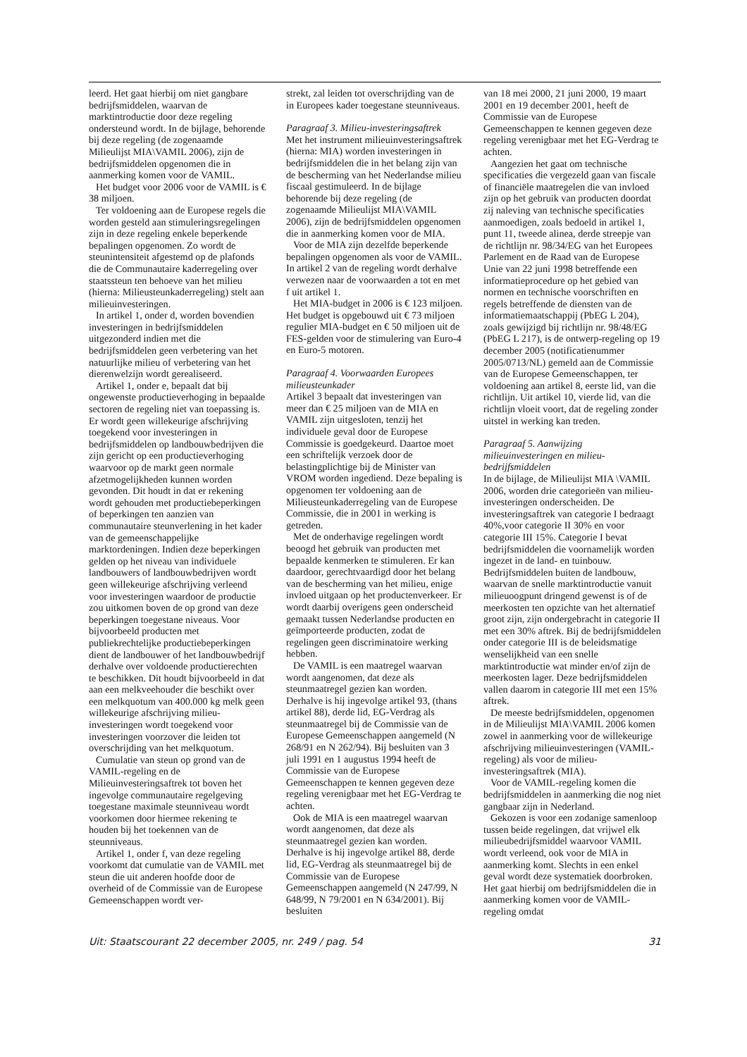leerd. Het gaat hierbij om niet gangbare bedrijfsmiddelen, waarvan de marktintroductie door deze regeling ondersteund wordt. In de bijlage, behorende bij deze regeling (de zogenaamde Milieulijst MIA\VAMIL 2006), zijn de bedrijfsmiddelen opgenomen die in aanmerking komen voor de VAMIL.
Het budget voor 2006 voor de VAMIL is € 38 miljoen.
Ter voldoening aan de Europese regels die worden gesteld aan stimuleringsregelingen zijn in deze regeling enkele beperkende bepalingen opgenomen. Zo wordt de steunintensiteit afgestemd op de plafonds die de Communautaire kaderregeling over staatssteun ten behoeve van het milieu (hierna: Milieusteunkaderregeling) stelt aan milieuinvesteringen.
In artikel 1, onder d, worden bovendien investeringen in bedrijfsmiddelen uitgezonderd indien met die bedrijfsmiddelen geen verbetering van het natuurlijke milieu of verbetering van het dierenwelzijn wordt gerealiseerd.
Artikel 1, onder e, bepaalt dat bij ongewenste productieverhoging in bepaalde sectoren de regeling niet van toepassing is. Er wordt geen willekeurige afschrijving toegekend voor investeringen in bedrijfsmiddelen op landbouwbedrijven die zijn gericht op een productieverhoging waarvoor op de markt geen normale afzetmogelijkheden kunnen worden gevonden. Dit houdt in dat er rekening wordt gehouden met productiebeperkingen of beperkingen ten aanzien van communautaire steunverlening in het kader van de gemeenschappelijke marktordeningen. Indien deze beperkingen gelden op het niveau van individuele landbouwers of landbouwbedrijven wordt geen willekeurige afschrijving verleend voor investeringen waardoor de productie zou uitkomen boven de op grond van deze beperkingen toegestane niveaus. Voor bijvoorbeeld producten met publiekrechtelijke productiebeperkingen dient de landbouwer of het landbouwbedrijf derhalve over voldoende productierechten te beschikken. Dit houdt bijvoorbeeld in dat aan een melkveehouder die beschikt over een melkquotum van 400.000 kg melk geen willekeurige afschrijving milieu-investeringen wordt toegekend voor investeringen voorzover die leiden tot overschrijding van het melkquotum.
Cumulatie van steun op grond van de VAMIL-regeling en de Milieuinvesteringsaftrek tot boven het ingevolge communautaire regelgeving toegestane maximale steunniveau wordt voorkomen door hiermee rekening te houden bij het toekennen van de steunniveaus.
Artikel 1, onder f, van deze regeling voorkomt dat cumulatie van de VAMIL met steun die uit anderen hoofde door de overheid of de Commissie van de Europese Gemeenschappen wordt ver-
strekt, zal leiden tot overschrijding van de in Europees kader toegestane steunniveaus.
Paragraaf 3. Milieu-investeringsaftrek
Met het instrument milieuinvesteringsaftrek (hierna: MIA) worden investeringen in bedrijfsmiddelen die in het belang zijn van de bescherming van het Nederlandse milieu fiscaal gestimuleerd. In de bijlage behorende bij deze regeling (de zogenaamde Milieulijst MIA\VAMIL 2006), zijn de bedrijfsmiddelen opgenomen die in aanmerking komen voor de MIA.
Voor de MIA zijn dezelfde beperkende bepalingen opgenomen als voor de VAMIL. In artikel 2 van de regeling wordt derhalve verwezen naar de voorwaarden a tot en met f uit artikel 1.
Het MIA-budget in 2006 is € 123 miljoen. Het budget is opgebouwd uit € 73 miljoen regulier MIA-budget en € 50 miljoen uit de FES-gelden voor de stimulering van Euro-4 en Euro-5 motoren.
Paragraaf 4. Voorwaarden Europees milieusteunkader
Artikel 3 bepaalt dat investeringen van meer dan € 25 miljoen van de MIA en VAMIL zijn uitgesloten, tenzij het individuele geval door de Europese Commissie is goedgekeurd. Daartoe moet een schriftelijk verzoek door de belastingplichtige bij de Minister van VROM worden ingediend. Deze bepaling is opgenomen ter voldoening aan de Milieusteunkaderregeling van de Europese Commissie, die in 2001 in werking is getreden.
Met de onderhavige regelingen wordt beoogd het gebruik van producten met bepaalde kenmerken te stimuleren. Er kan daardoor, gerechtvaardigd door het belang van de bescherming van het milieu, enige invloed uitgaan op het productenverkeer. Er wordt daarbij overigens geen onderscheid gemaakt tussen Nederlandse producten en geïmporteerde producten, zodat de regelingen geen discriminatoire werking hebben.
De VAMIL is een maatregel waarvan wordt aangenomen, dat deze als steunmaatregel gezien kan worden. Derhalve is hij ingevolge artikel 93, (thans artikel 88), derde lid, EG-Verdrag als steunmaatregel bij de Commissie van de Europese Gemeenschappen aangemeld (N 268/91 en N 262/94). Bij besluiten van 3 juli 1991 en 1 augustus 1994 heeft de Commissie van de Europese Gemeenschappen te kennen gegeven deze regeling verenigbaar met het EG-Verdrag te achten.
Ook de MIA is een maatregel waarvan wordt aangenomen, dat deze als steunmaatregel gezien kan worden. Derhalve is hij ingevolge artikel 88, derde lid, EG-Verdrag als steunmaatregel bij de Commissie van de Europese Gemeenschappen aangemeld (N 247/99, N 648/99, N 79/2001 en N 634/2001). Bij besluiten
van 18 mei 2000, 21 juni 2000, 19 maart 2001 en 19 december 2001, heeft de Commissie van de Europese Gemeenschappen te kennen gegeven deze regeling verenigbaar met het EG-Verdrag te achten.
Aangezien het gaat om technische specificaties die vergezeld gaan van fiscale of financiële maatregelen die van invloed zijn op het gebruik van producten doordat zij naleving van technische specificaties aanmoedigen, zoals bedoeld in artikel 1, punt 11, tweede alinea, derde streepje van de richtlijn nr. 98/34/EG van het Europees Parlement en de Raad van de Europese Unie van 22 juni 1998 betreffende een informatieprocedure op het gebied van normen en technische voorschriften en regels betreffende de diensten van de informatiemaatschappij (PbEG L 204), zoals gewijzigd bij richtlijn nr. 98/48/EG (PbEG L 217), is de ontwerp-regeling op 19 december 2005 (notificatienummer 2005/0713/NL) gemeld aan de Commissie van de Europese Gemeenschappen, ter voldoening aan artikel 8, eerste lid, van die richtlijn. Uit artikel 10, vierde lid, van die richtlijn vloeit voort, dat de regeling zonder uitstel in werking kan treden.
Paragraaf 5. Aanwijzing milieuinvesteringen en milieu-bedrijfsmiddelen
In de bijlage, de Milieulijst MIA \VAMIL 2006, worden drie categorieën van milieu-investeringen onderscheiden. De investeringsaftrek van categorie I bedraagt 40%,voor categorie II 30% en voor categorie III 15%. Categorie I bevat bedrijfsmiddelen die voornamelijk worden ingezet in de land- en tuinbouw. Bedrijfsmiddelen buiten de landbouw, waarvan de snelle marktintroductie vanuit milieuoogpunt dringend gewenst is of de meerkosten ten opzichte van het alternatief groot zijn, zijn ondergebracht in categorie II met een 30% aftrek. Bij de bedrijfsmiddelen onder categorie III is de beleidsmatige wenselijkheid van een snelle marktintroductie wat minder en/of zijn de meerkosten lager. Deze bedrijfsmiddelen vallen daarom in categorie III met een 15% aftrek.
De meeste bedrijfsmiddelen, opgenomen in de Milieulijst MIA\VAMIL 2006 komen zowel in aanmerking voor de willekeurige afschrijving milieuinvesteringen (VAMIL-regeling) als voor de milieu-investeringsaftrek (MIA).
Voor de VAMIL-regeling komen die bedrijfsmiddelen in aanmerking die nog niet gangbaar zijn in Nederland.
Gekozen is voor een zodanige samenloop tussen beide regelingen, dat vrijwel elk milieubedrijfsmiddel waarvoor VAMIL wordt verleend, ook voor de MIA in aanmerking komt. Slechts in een enkel geval wordt deze systematiek doorbroken. Het gaat hierbij om bedrijfsmiddelen die in aanmerking komen voor de VAMIL-regeling omdat
Uit: Staatscourant 22 december 2005, nr. 249 / pag. 54 31